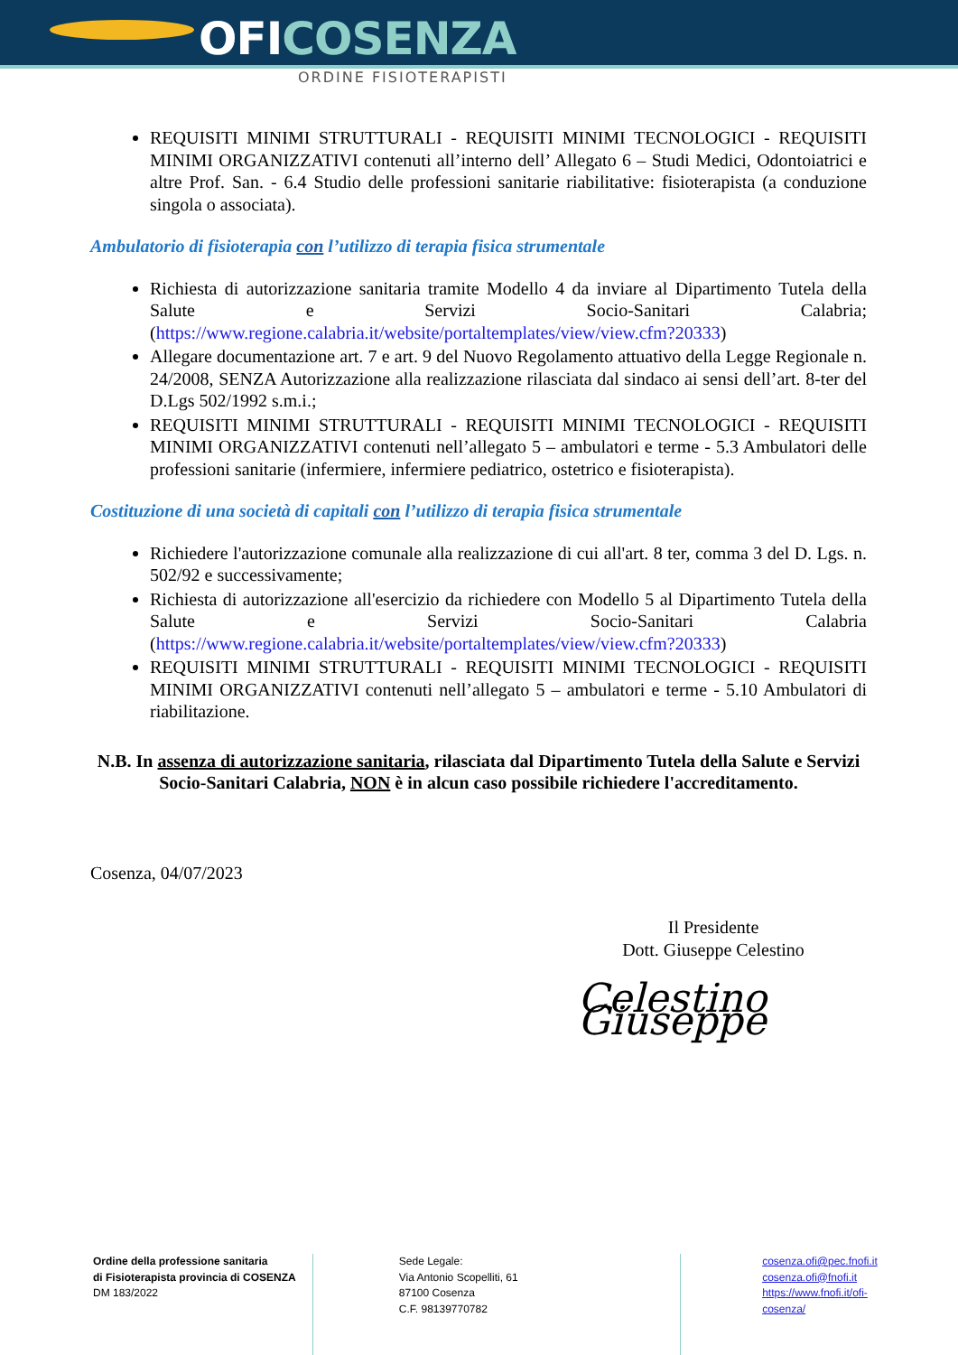OFICOSENZA
ORDINE FISIOTERAPISTI
REQUISITI MINIMI STRUTTURALI - REQUISITI MINIMI TECNOLOGICI - REQUISITI MINIMI ORGANIZZATIVI contenuti all’interno dell’ Allegato 6 – Studi Medici, Odontoiatrici e altre Prof. San. - 6.4 Studio delle professioni sanitarie riabilitative: fisioterapista (a conduzione singola o associata).
Ambulatorio di fisioterapia con l’utilizzo di terapia fisica strumentale
Richiesta di autorizzazione sanitaria tramite Modello 4 da inviare al Dipartimento Tutela della Salute e Servizi Socio-Sanitari Calabria; (https://www.regione.calabria.it/website/portaltemplates/view/view.cfm?20333)
Allegare documentazione art. 7 e art. 9 del Nuovo Regolamento attuativo della Legge Regionale n. 24/2008, SENZA Autorizzazione alla realizzazione rilasciata dal sindaco ai sensi dell’art. 8-ter del D.Lgs 502/1992 s.m.i.;
REQUISITI MINIMI STRUTTURALI - REQUISITI MINIMI TECNOLOGICI - REQUISITI MINIMI ORGANIZZATIVI contenuti nell’allegato 5 – ambulatori e terme - 5.3 Ambulatori delle professioni sanitarie (infermiere, infermiere pediatrico, ostetrico e fisioterapista).
Costituzione di una società di capitali con l’utilizzo di terapia fisica strumentale
Richiedere l'autorizzazione comunale alla realizzazione di cui all'art. 8 ter, comma 3 del D. Lgs. n. 502/92 e successivamente;
Richiesta di autorizzazione all'esercizio da richiedere con Modello 5 al Dipartimento Tutela della Salute e Servizi Socio-Sanitari Calabria (https://www.regione.calabria.it/website/portaltemplates/view/view.cfm?20333)
REQUISITI MINIMI STRUTTURALI - REQUISITI MINIMI TECNOLOGICI - REQUISITI MINIMI ORGANIZZATIVI contenuti nell’allegato 5 – ambulatori e terme - 5.10 Ambulatori di riabilitazione.
N.B. In assenza di autorizzazione sanitaria, rilasciata dal Dipartimento Tutela della Salute e Servizi Socio-Sanitari Calabria, NON è in alcun caso possibile richiedere l'accreditamento.
Cosenza, 04/07/2023
Il Presidente
Dott. Giuseppe Celestino
Celestino Giuseppe
Ordine della professione sanitaria
di Fisioterapista provincia di COSENZA
DM 183/2022
Sede Legale:
Via Antonio Scopelliti, 61
87100 Cosenza
C.F. 98139770782
cosenza.ofi@pec.fnofi.it
cosenza.ofi@fnofi.it
https://www.fnofi.it/ofi-cosenza/